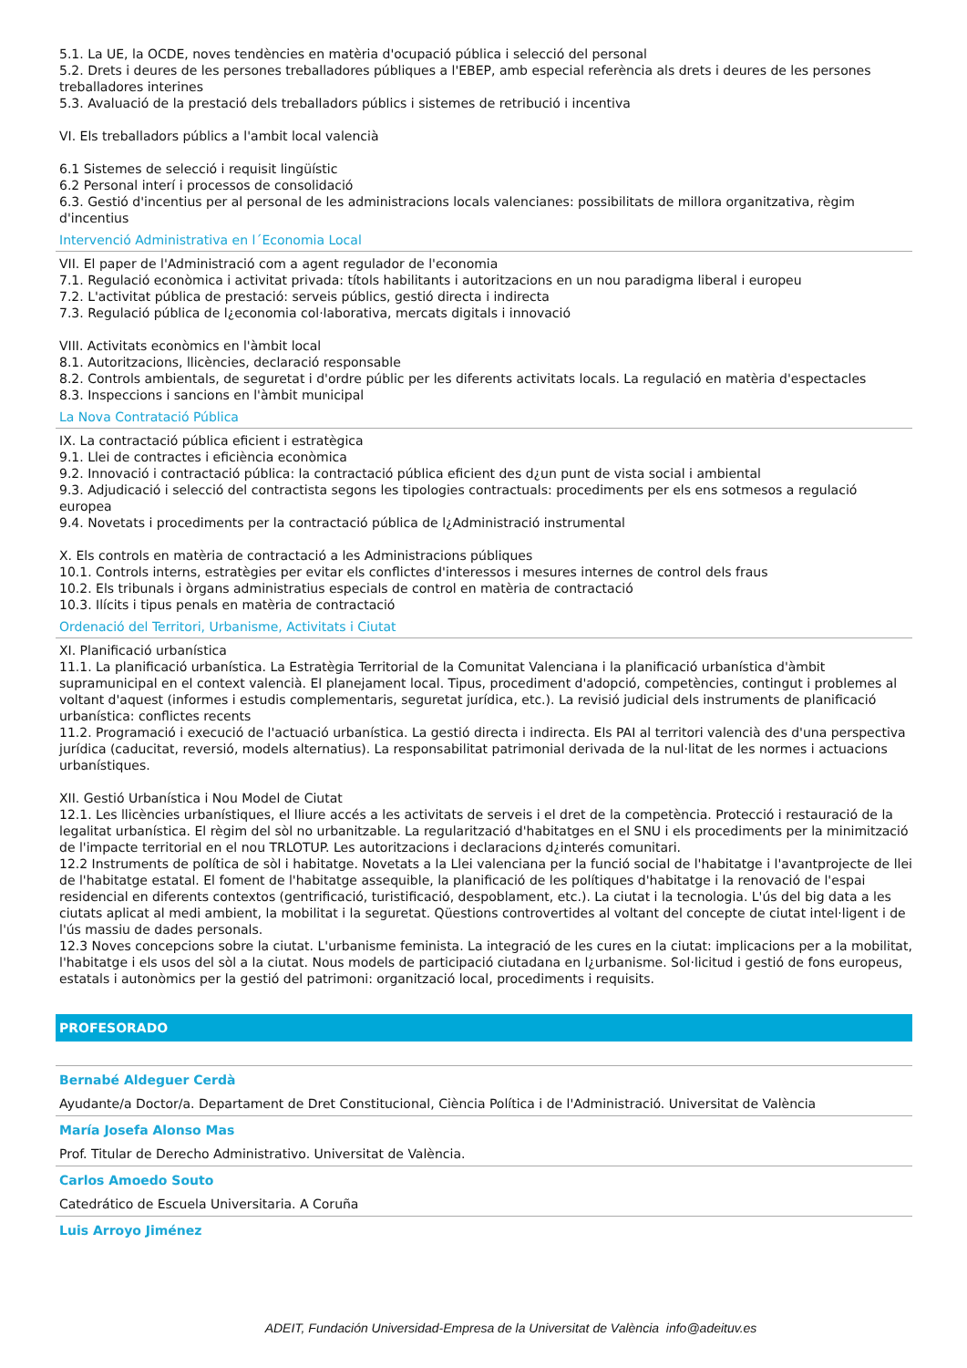5.1. La UE, la OCDE, noves tendències en matèria d'ocupació pública i selecció del personal
5.2. Drets i deures de les persones treballadores públiques a l'EBEP, amb especial referència als drets i deures de les persones treballadores interines
5.3. Avaluació de la prestació dels treballadors públics i sistemes de retribució i incentiva
VI. Els treballadors públics a l'ambit local valencià
6.1 Sistemes de selecció i requisit lingüístic
6.2 Personal interí i processos de consolidació
6.3. Gestió d'incentius per al personal de les administracions locals valencianes: possibilitats de millora organitzativa, règim d'incentius
Intervenció Administrativa en l´Economia Local
VII. El paper de l'Administració com a agent regulador de l'economia
7.1. Regulació econòmica i activitat privada: títols habilitants i autoritzacions en un nou paradigma liberal i europeu
7.2. L'activitat pública de prestació: serveis públics, gestió directa i indirecta
7.3. Regulació pública de l¿economia col·laborativa, mercats digitals i innovació
VIII. Activitats econòmics en l'àmbit local
8.1. Autoritzacions, llicències, declaració responsable
8.2. Controls ambientals, de seguretat i d'ordre públic per les diferents activitats locals. La regulació en matèria d'espectacles
8.3. Inspeccions i sancions en l'àmbit municipal
La Nova Contratació Pública
IX. La contractació pública eficient i estratègica
9.1. Llei de contractes i eficiència econòmica
9.2. Innovació i contractació pública: la contractació pública eficient des d¿un punt de vista social i ambiental
9.3. Adjudicació i selecció del contractista segons les tipologies contractuals: procediments per els ens sotmesos a regulació europea
9.4. Novetats i procediments per la contractació pública de l¿Administració instrumental
X. Els controls en matèria de contractació a les Administracions públiques
10.1. Controls interns, estratègies per evitar els conflictes d'interessos i mesures internes de control dels fraus
10.2. Els tribunals i òrgans administratius especials de control en matèria de contractació
10.3. Ilícits i tipus penals en matèria de contractació
Ordenació del Territori, Urbanisme, Activitats i Ciutat
XI. Planificació urbanística
11.1. La planificació urbanística. La Estratègia Territorial de la Comunitat Valenciana i la planificació urbanística d'àmbit supramunicipal en el context valencià. El planejament local. Tipus, procediment d'adopció, competències, contingut i problemes al voltant d'aquest (informes i estudis complementaris, seguretat jurídica, etc.). La revisió judicial dels instruments de planificació urbanística: conflictes recents
11.2. Programació i execució de l'actuació urbanística. La gestió directa i indirecta. Els PAI al territori valencià des d'una perspectiva jurídica (caducitat, reversió, models alternatius). La responsabilitat patrimonial derivada de la nul·litat de les normes i actuacions urbanístiques.
XII. Gestió Urbanística i Nou Model de Ciutat
12.1. Les llicències urbanístiques, el lliure accés a les activitats de serveis i el dret de la competència. Protecció i restauració de la legalitat urbanística. El règim del sòl no urbanitzable. La regularització d'habitatges en el SNU i els procediments per la minimització de l'impacte territorial en el nou TRLOTUP. Les autoritzacions i declaracions d¿interés comunitari.
12.2 Instruments de política de sòl i habitatge. Novetats a la Llei valenciana per la funció social de l'habitatge i l'avantprojecte de llei de l'habitatge estatal. El foment de l'habitatge assequible, la planificació de les polítiques d'habitatge i la renovació de l'espai residencial en diferents contextos (gentrificació, turistificació, despoblament, etc.). La ciutat i la tecnologia. L'ús del big data a les ciutats aplicat al medi ambient, la mobilitat i la seguretat. Qüestions controvertides al voltant del concepte de ciutat intel·ligent i de l'ús massiu de dades personals.
12.3 Noves concepcions sobre la ciutat. L'urbanisme feminista. La integració de les cures en la ciutat: implicacions per a la mobilitat, l'habitatge i els usos del sòl a la ciutat. Nous models de participació ciutadana en l¿urbanisme. Sol·licitud i gestió de fons europeus, estatals i autonòmics per la gestió del patrimoni: organització local, procediments i requisits.
PROFESORADO
Bernabé Aldeguer Cerdà
Ayudante/a Doctor/a. Departament de Dret Constitucional, Ciència Política i de l'Administració. Universitat de València
María Josefa Alonso Mas
Prof. Titular de Derecho Administrativo. Universitat de València.
Carlos Amoedo Souto
Catedrático de Escuela Universitaria. A Coruña
Luis Arroyo Jiménez
ADEIT, Fundación Universidad-Empresa de la Universitat de València info@adeituv.es